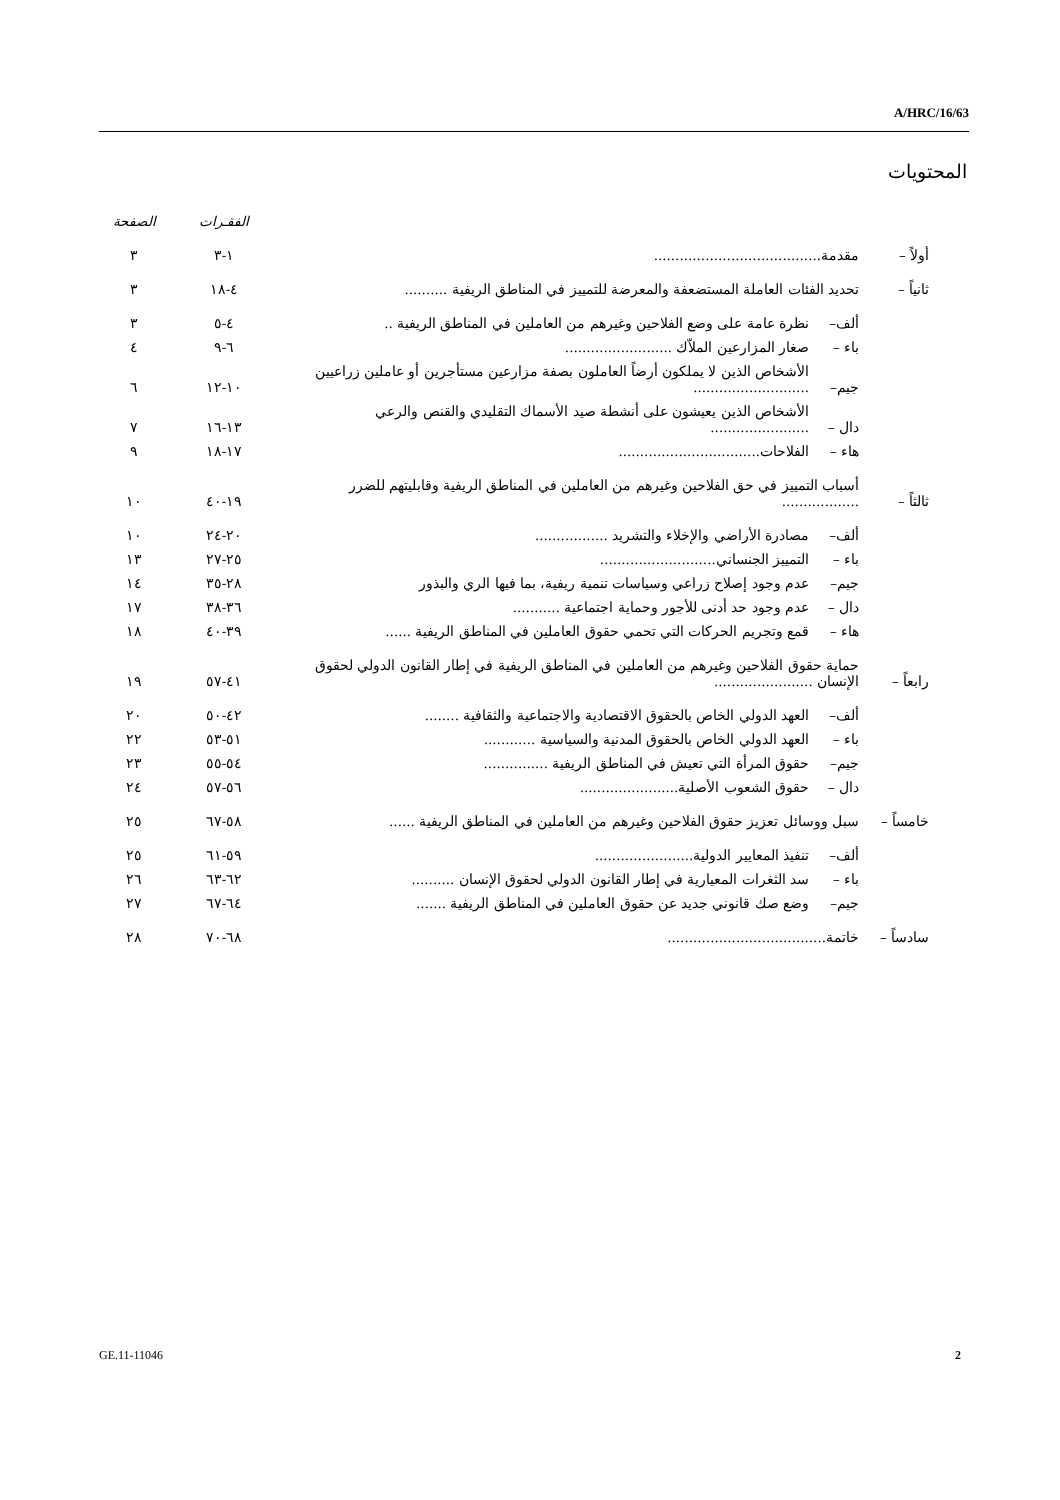A/HRC/16/63
المحتويات
| | | | الفقـرات | الصفحة |
| --- | --- | --- | --- | --- |
| أولاً – | مقدمة....................................... | | ١-٣ | ٣ |
| ثانياً – | تحديد الفئات العاملة المستضعفة والمعرضة للتمييز في المناطق الريفية .......... | | ٤-١٨ | ٣ |
| | ألف– | نظرة عامة على وضع الفلاحين وغيرهم من العاملين في المناطق الريفية .. | ٤-٥ | ٣ |
| | باء – | صغار المزارعين الملاّك ......................... | ٦-٩ | ٤ |
| | جيم– | الأشخاص الذين لا يملكون أرضاً العاملون بصفة مزارعين مستأجرين أو عاملين زراعيين ........................... | ١٠-١٢ | ٦ |
| | دال – | الأشخاص الذين يعيشون على أنشطة صيد الأسماك التقليدي والقنص والرعي ....................... | ١٣-١٦ | ٧ |
| | هاء – | الفلاحات................................. | ١٧-١٨ | ٩ |
| ثالثاً – | أسباب التمييز في حق الفلاحين وغيرهم من العاملين في المناطق الريفية وقابليتهم للضرر .................. | | ١٩-٤٠ | ١٠ |
| | ألف– | مصادرة الأراضي والإخلاء والتشريد ................. | ٢٠-٢٤ | ١٠ |
| | باء – | التمييز الجنساني........................... | ٢٥-٢٧ | ١٣ |
| | جيم– | عدم وجود إصلاح زراعي وسياسات تنمية ريفية، بما فيها الري والبذور | ٢٨-٣٥ | ١٤ |
| | دال – | عدم وجود حد أدنى للأجور وحماية اجتماعية ........... | ٣٦-٣٨ | ١٧ |
| | هاء – | قمع وتجريم الحركات التي تحمي حقوق العاملين في المناطق الريفية ...... | ٣٩-٤٠ | ١٨ |
| رابعاً – | حماية حقوق الفلاحين وغيرهم من العاملين في المناطق الريفية في إطار القانون الدولي لحقوق الإنسان ....................... | | ٤١-٥٧ | ١٩ |
| | ألف– | العهد الدولي الخاص بالحقوق الاقتصادية والاجتماعية والثقافية ........ | ٤٢-٥٠ | ٢٠ |
| | باء – | العهد الدولي الخاص بالحقوق المدنية والسياسية ............ | ٥١-٥٣ | ٢٢ |
| | جيم– | حقوق المرأة التي تعيش في المناطق الريفية ............... | ٥٤-٥٥ | ٢٣ |
| | دال – | حقوق الشعوب الأصلية....................... | ٥٦-٥٧ | ٢٤ |
| خامساً – | سبل ووسائل تعزيز حقوق الفلاحين وغيرهم من العاملين في المناطق الريفية ...... | | ٥٨-٦٧ | ٢٥ |
| | ألف– | تنفيذ المعايير الدولية....................... | ٥٩-٦١ | ٢٥ |
| | باء – | سد الثغرات المعيارية في إطار القانون الدولي لحقوق الإنسان .......... | ٦٢-٦٣ | ٢٦ |
| | جيم– | وضع صك قانوني جديد عن حقوق العاملين في المناطق الريفية ....... | ٦٤-٦٧ | ٢٧ |
| سادساً – | خاتمة..................................... | | ٦٨-٧٠ | ٢٨ |
GE.11-11046 2